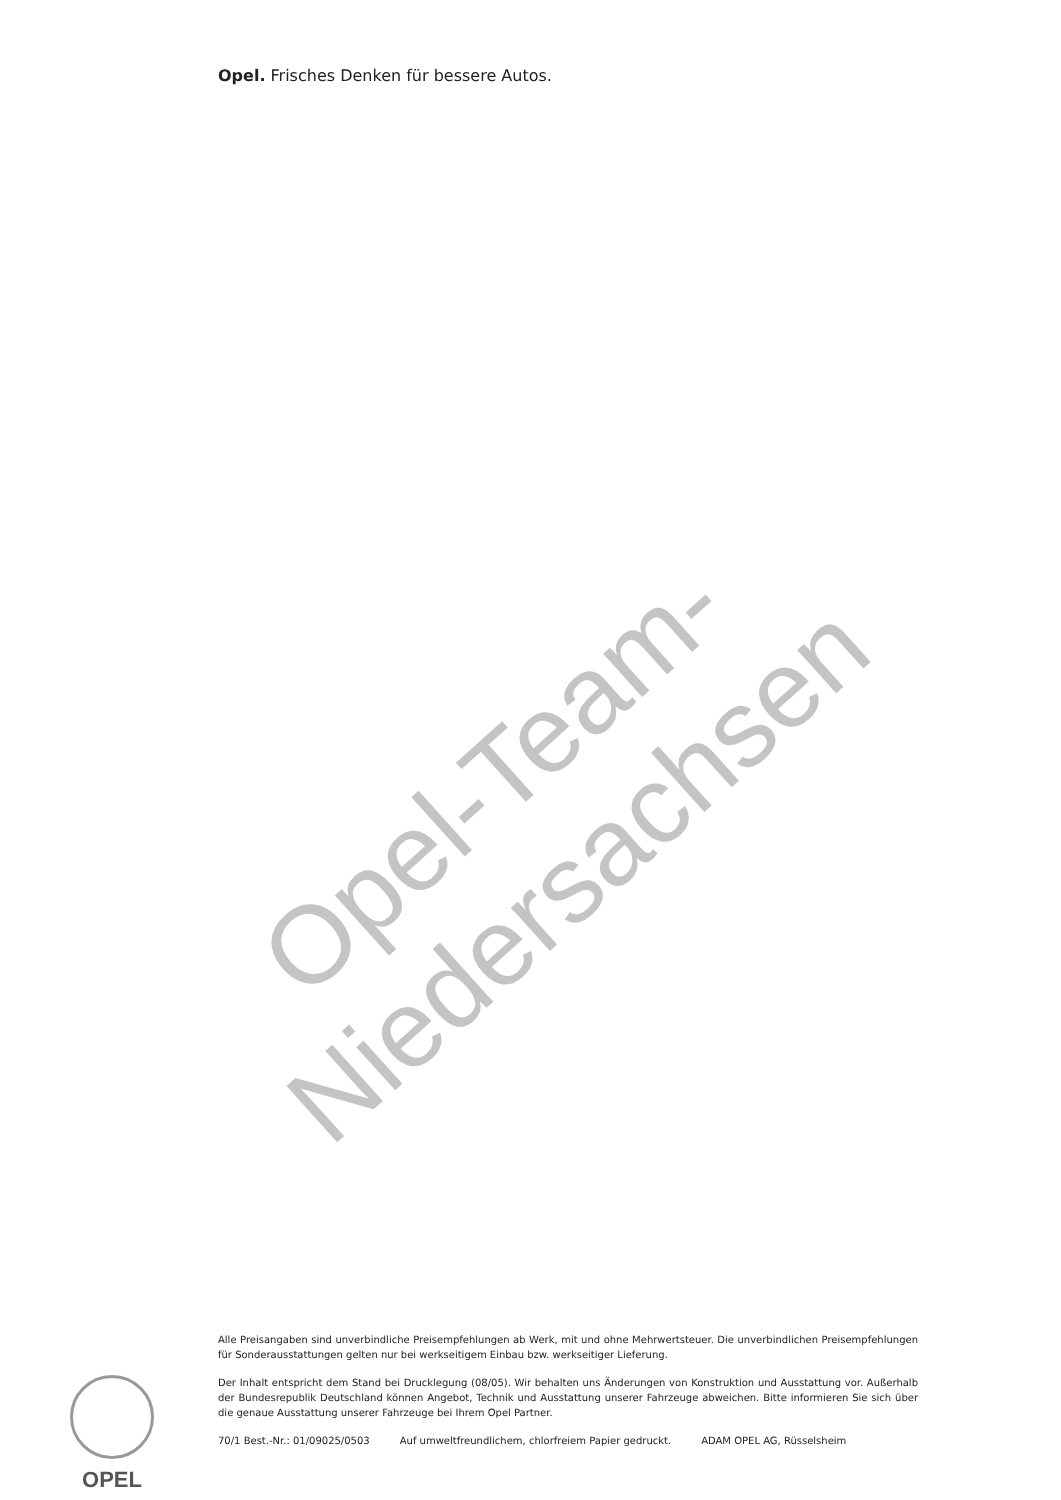Opel. Frisches Denken für bessere Autos.
Opel-Team-Niedersachsen
OPEL
Alle Preisangaben sind unverbindliche Preisempfehlungen ab Werk, mit und ohne Mehrwertsteuer. Die unverbindlichen Preisempfehlungen für Sonderausstattungen gelten nur bei werkseitigem Einbau bzw. werkseitiger Lieferung.
Der Inhalt entspricht dem Stand bei Drucklegung (08/05). Wir behalten uns Änderungen von Konstruktion und Ausstattung vor. Außerhalb der Bundesrepublik Deutschland können Angebot, Technik und Ausstattung unserer Fahrzeuge abweichen. Bitte informieren Sie sich über die genaue Ausstattung unserer Fahrzeuge bei Ihrem Opel Partner.
70/1 Best.-Nr.: 01/09025/0503 Auf umweltfreundlichem, chlorfreiem Papier gedruckt. ADAM OPEL AG, Rüsselsheim